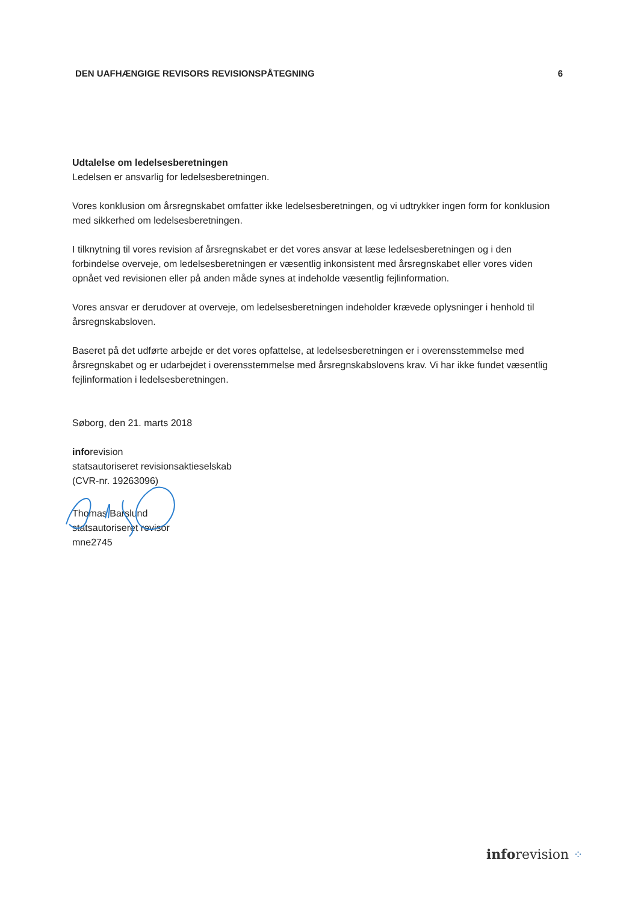DEN UAFHÆNGIGE REVISORS REVISIONSPÅTEGNING 6
Udtalelse om ledelsesberetningen
Ledelsen er ansvarlig for ledelsesberetningen.
Vores konklusion om årsregnskabet omfatter ikke ledelsesberetningen, og vi udtrykker ingen form for konklusion med sikkerhed om ledelsesberetningen.
I tilknytning til vores revision af årsregnskabet er det vores ansvar at læse ledelsesberetningen og i den forbindelse overveje, om ledelsesberetningen er væsentlig inkonsistent med årsregnskabet eller vores viden opnået ved revisionen eller på anden måde synes at indeholde væsentlig fejlinformation.
Vores ansvar er derudover at overveje, om ledelsesberetningen indeholder krævede oplysninger i henhold til årsregnskabsloven.
Baseret på det udførte arbejde er det vores opfattelse, at ledelsesberetningen er i overensstemmelse med årsregnskabet og er udarbejdet i overensstemmelse med årsregnskabslovens krav. Vi har ikke fundet væsentlig fejlinformation i ledelsesberetningen.
Søborg, den 21. marts 2018
inforevision
statsautoriseret revisionsaktieselskab
(CVR-nr. 19263096)
Thomas Barslund
statsautoriseret revisor
mne2745
inforevision ⁘